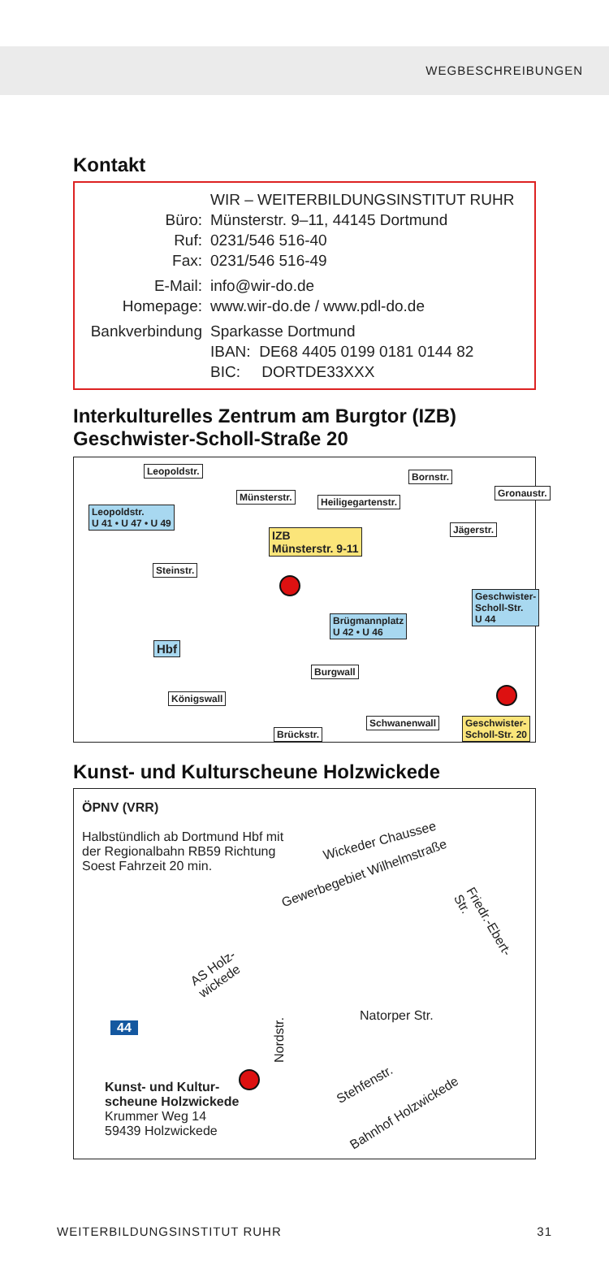WEGBESCHREIBUNGEN
Kontakt
WIR – WEITERBILDUNGSINSTITUT RUHR
Büro: Münsterstr. 9–11, 44145 Dortmund
Ruf: 0231/546 516-40
Fax: 0231/546 516-49
E-Mail: info@wir-do.de
Homepage: www.wir-do.de / www.pdl-do.de
Bankverbindung Sparkasse Dortmund
IBAN: DE68 4405 0199 0181 0144 82
BIC: DORTDE33XXX
Interkulturelles Zentrum am Burgtor (IZB)
Geschwister-Scholl-Straße 20
Leopoldstr.
Münsterstr. Heiligegartenstr.
Bornstr.
Gronaustr.
Jägerstr.
Leopoldstr.
U 41 • U 47 • U 49
IZB
Münsterstr. 9-11
Steinstr.
Brügmannplatz
U 42 • U 46
Geschwister-
Scholl-Str.
U 44
Hbf
Burgwall
Königswall
Schwanenwall
Brückstr.
Geschwister-
Scholl-Str. 20
Kunst- und Kulturscheune Holzwickede
ÖPNV (VRR)
Halbstündlich ab Dortmund Hbf mit der Regionalbahn RB59 Richtung Soest Fahrzeit 20 min.
Wickeder Chaussee
Gewerbegebiet Wilhelmstraße
Friedr.-Ebert-Str.
AS Holz-
wickede
44
Natorper Str.
Nordstr.
Stehfenstr.
Bahnhof Holzwickede
Kunst- und Kultur-
scheune Holzwickede
Krummer Weg 14
59439 Holzwickede
WEITERBILDUNGSINSTITUT RUHR 31